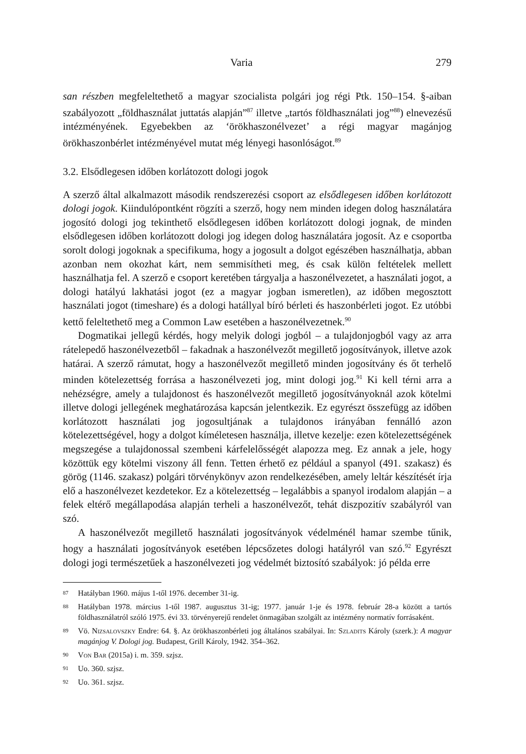Varia 279
san részben megfeleltethető a magyar szocialista polgári jog régi Ptk. 150–154. §-aiban szabályozott „földhasználat juttatás alapján”<sup>87</sup> illetve „tartós földhasználati jog”<sup>88</sup>) elnevezésű intézményének. Egyebekben az ‘örökhaszonélvezet’ a régi magyar magánjog örökhaszonbérlet intézményével mutat még lényegi hasonlóságot.<sup>89</sup>
3.2. Elsődlegesen időben korlátozott dologi jogok
A szerző által alkalmazott második rendszerezési csoport az elsődlegesen időben korlátozott dologi jogok. Kiindulópontként rögzíti a szerző, hogy nem minden idegen dolog használatára jogosító dologi jog tekinthető elsődlegesen időben korlátozott dologi jognak, de minden elsődlegesen időben korlátozott dologi jog idegen dolog használatára jogosít. Az e csoportba sorolt dologi jogoknak a specifikuma, hogy a jogosult a dolgot egészében használhatja, abban azonban nem okozhat kárt, nem semmisítheti meg, és csak külön feltételek mellett használhatja fel. A szerző e csoport keretében tárgyalja a haszonélvezetet, a használati jogot, a dologi hatályú lakhatási jogot (ez a magyar jogban ismeretlen), az időben megosztott használati jogot (timeshare) és a dologi hatállyal bíró bérleti és haszonbérleti jogot. Ez utóbbi kettő feleltethető meg a Common Law esetében a haszonélvezetnek.<sup>90</sup>
Dogmatikai jellegű kérdés, hogy melyik dologi jogból – a tulajdonjogból vagy az arra rátelepedő haszonélvezetből – fakadnak a haszonélvezőt megillető jogosítványok, illetve azok határai. A szerző rámutat, hogy a haszonélvezőt megillető minden jogosítvány és őt terhelő minden kötelezettség forrása a haszonélvezeti jog, mint dologi jog.<sup>91</sup> Ki kell térni arra a nehézségre, amely a tulajdonost és haszonélvezőt megillető jogosítványoknál azok kötelmi illetve dologi jellegének meghatározása kapcsán jelentkezik. Ez egyrészt összefügg az időben korlátozott használati jog jogosultjának a tulajdonos irányában fennálló azon kötelezettségével, hogy a dolgot kíméletesen használja, illetve kezelje: ezen kötelezettségének megszegése a tulajdonossal szembeni kárfelelősségét alapozza meg. Ez annak a jele, hogy közöttük egy kötelmi viszony áll fenn. Tetten érhető ez például a spanyol (491. szakasz) és görög (1146. szakasz) polgári törvénykönyv azon rendelkezésében, amely leltár készítését írja elő a haszonélvezet kezdetekor. Ez a kötelezettség – legalábbis a spanyol irodalom alapján – a felek eltérő megállapodása alapján terheli a haszonélvezőt, tehát diszpozitív szabályról van szó.
A haszonélvezőt megillető használati jogosítványok védelménél hamar szembe tűnik, hogy a használati jogosítványok esetében lépcsőzetes dologi hatályról van szó.<sup>92</sup> Egyrészt dologi jogi természetűek a haszonélvezeti jog védelmét biztosító szabályok: jó példa erre
87 Hatályban 1960. május 1-től 1976. december 31-ig.
88 Hatályban 1978. március 1-től 1987. augusztus 31-ig; 1977. január 1-je és 1978. február 28-a között a tartós földhasználatról szóló 1975. évi 33. törvényerejű rendelet önmagában szolgált az intézmény normatív forrásaként.
89 Vö. Nizsalovszky Endre: 64. §. Az örökhaszonbérleti jog általános szabályai. In: Szladits Károly (szerk.): A magyar magánjog V. Dologi jog. Budapest, Grill Károly, 1942. 354–362.
90 Von Bar (2015a) i. m. 359. szjsz.
91 Uo. 360. szjsz.
92 Uo. 361. szjsz.